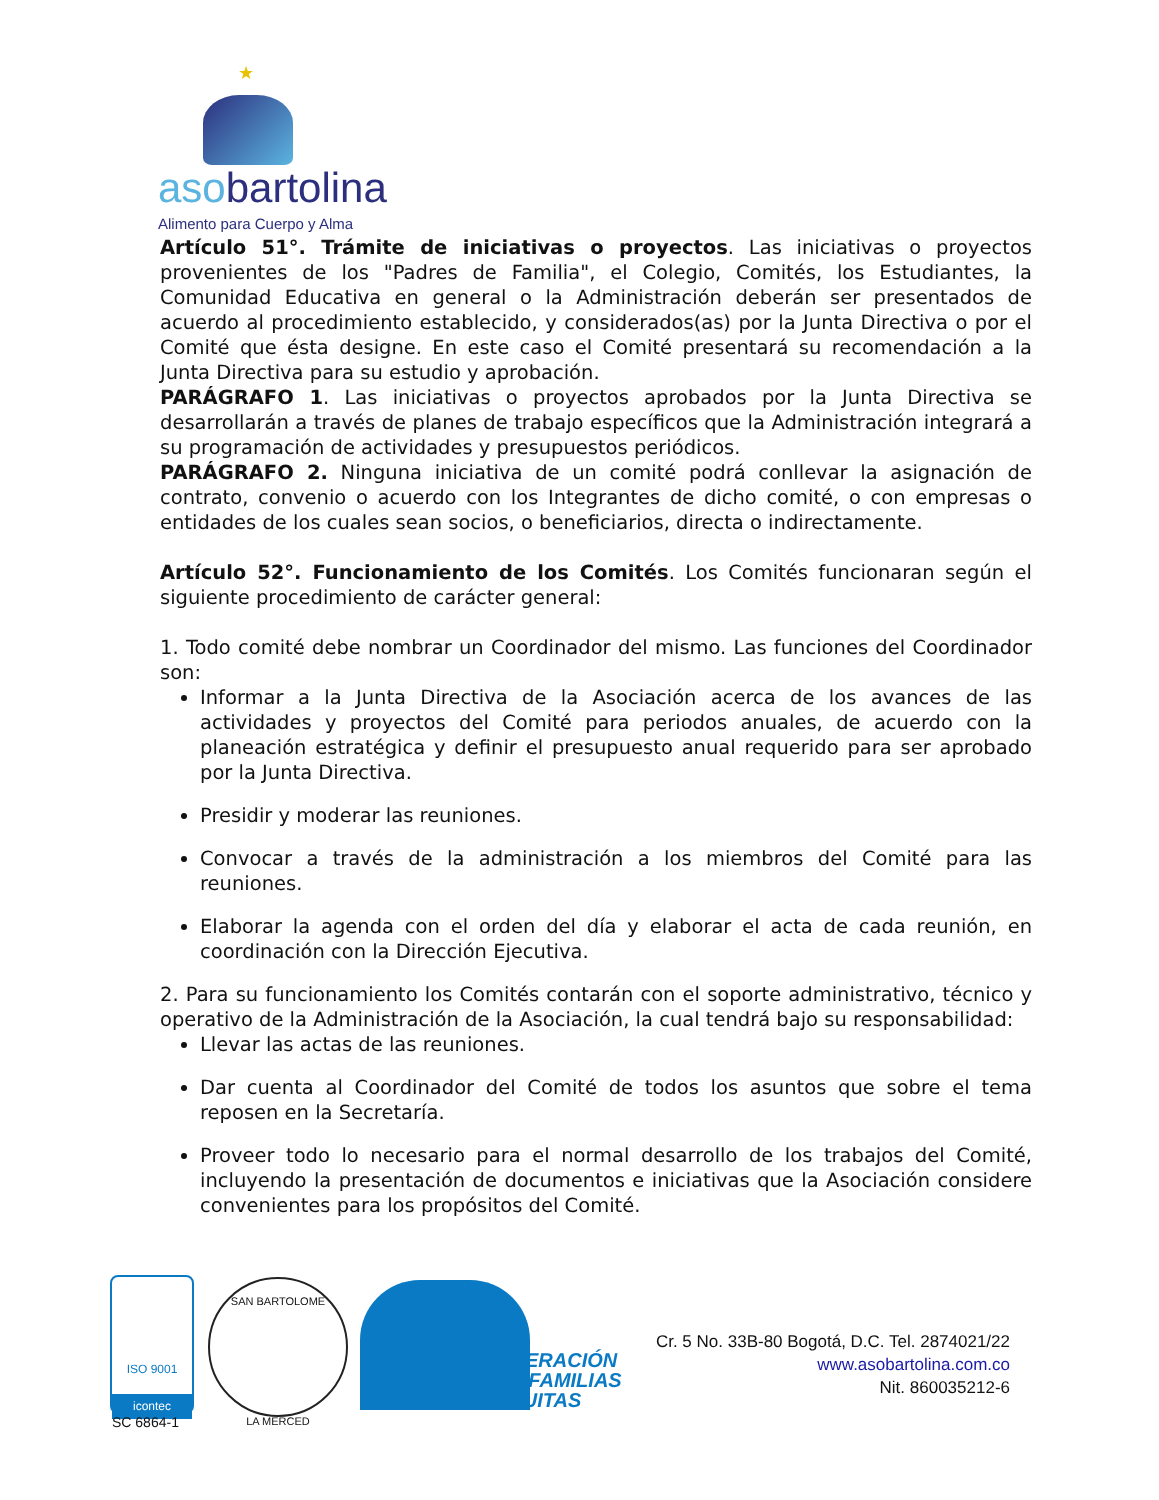★
aso bartolina
Alimento para Cuerpo y Alma
Artículo 51°. Trámite de iniciativas o proyectos. Las iniciativas o proyectos provenientes de los "Padres de Familia", el Colegio, Comités, los Estudiantes, la Comunidad Educativa en general o la Administración deberán ser presentados de acuerdo al procedimiento establecido, y considerados(as) por la Junta Directiva o por el Comité que ésta designe. En este caso el Comité presentará su recomendación a la Junta Directiva para su estudio y aprobación.
PARÁGRAFO 1. Las iniciativas o proyectos aprobados por la Junta Directiva se desarrollarán a través de planes de trabajo específicos que la Administración integrará a su programación de actividades y presupuestos periódicos.
PARÁGRAFO 2. Ninguna iniciativa de un comité podrá conllevar la asignación de contrato, convenio o acuerdo con los Integrantes de dicho comité, o con empresas o entidades de los cuales sean socios, o beneficiarios, directa o indirectamente.
Artículo 52°. Funcionamiento de los Comités. Los Comités funcionaran según el siguiente procedimiento de carácter general:
1. Todo comité debe nombrar un Coordinador del mismo. Las funciones del Coordinador son:
Informar a la Junta Directiva de la Asociación acerca de los avances de las actividades y proyectos del Comité para periodos anuales, de acuerdo con la planeación estratégica y definir el presupuesto anual requerido para ser aprobado por la Junta Directiva.
Presidir y moderar las reuniones.
Convocar a través de la administración a los miembros del Comité para las reuniones.
Elaborar la agenda con el orden del día y elaborar el acta de cada reunión, en coordinación con la Dirección Ejecutiva.
2. Para su funcionamiento los Comités contarán con el soporte administrativo, técnico y operativo de la Administración de la Asociación, la cual tendrá bajo su responsabilidad:
Llevar las actas de las reuniones.
Dar cuenta al Coordinador del Comité de todos los asuntos que sobre el tema reposen en la Secretaría.
Proveer todo lo necesario para el normal desarrollo de los trabajos del Comité, incluyendo la presentación de documentos e iniciativas que la Asociación considere convenientes para los propósitos del Comité.
ISO 9001
icontec
SC 6864-1
SAN BARTOLOME
LA MERCED
FEDERACIÓN
ASOFAMILIAS
JESUITAS
Cr. 5 No. 33B-80 Bogotá, D.C. Tel. 2874021/22
www.asobartolina.com.co
Nit. 860035212-6